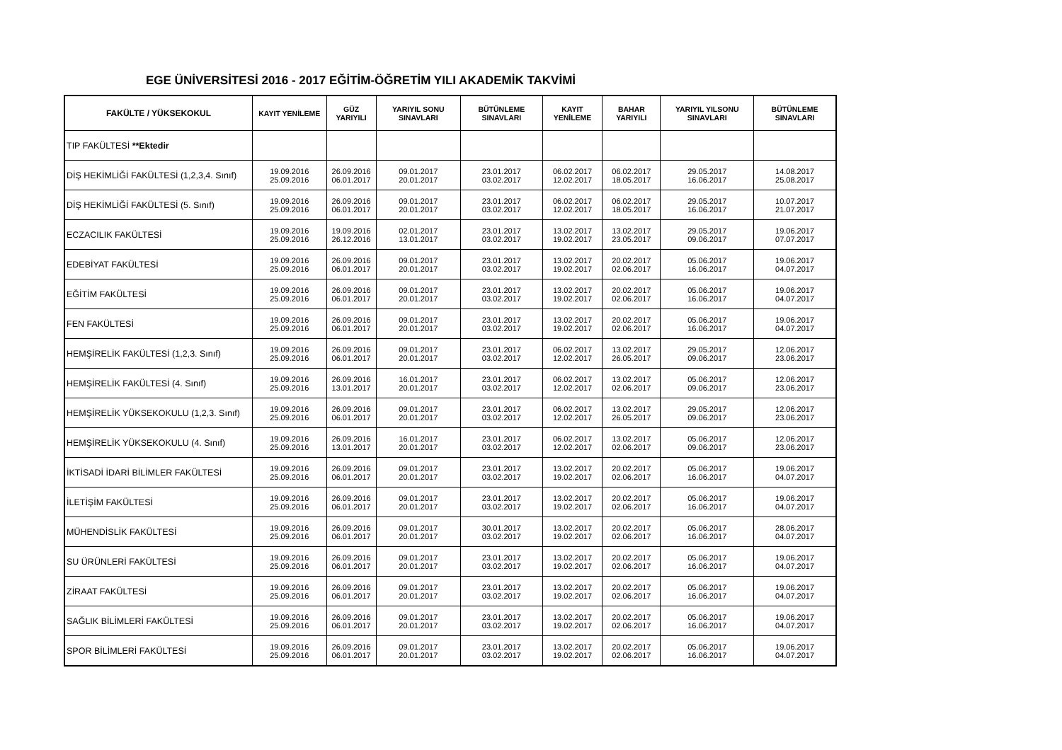EGE ÜNİVERSİTESİ 2016 - 2017 EĞİTİM-ÖĞRETİM YILI AKADEMİK TAKVİMİ
| FAKÜLTE / YÜKSEKOKUL | KAYIT YENİLEME | GÜZ YARIYILI | YARIYIL SONU SINAVLARI | BÜTÜNLEME SINAVLARI | KAYIT YENİLEME | BAHAR YARIYILI | YARIYIL YILSONU SINAVLARI | BÜTÜNLEME SINAVLARI |
| --- | --- | --- | --- | --- | --- | --- | --- | --- |
| TIP FAKÜLTESİ **Ektedir | | | | | | | | |
| DİŞ HEKİMLİĞİ FAKÜLTESİ (1,2,3,4. Sınıf) | 19.09.2016 25.09.2016 | 26.09.2016 06.01.2017 | 09.01.2017 20.01.2017 | 23.01.2017 03.02.2017 | 06.02.2017 12.02.2017 | 06.02.2017 18.05.2017 | 29.05.2017 16.06.2017 | 14.08.2017 25.08.2017 |
| DİŞ HEKİMLİĞİ FAKÜLTESİ (5. Sınıf) | 19.09.2016 25.09.2016 | 26.09.2016 06.01.2017 | 09.01.2017 20.01.2017 | 23.01.2017 03.02.2017 | 06.02.2017 12.02.2017 | 06.02.2017 18.05.2017 | 29.05.2017 16.06.2017 | 10.07.2017 21.07.2017 |
| ECZACILIK FAKÜLTESİ | 19.09.2016 25.09.2016 | 19.09.2016 26.12.2016 | 02.01.2017 13.01.2017 | 23.01.2017 03.02.2017 | 13.02.2017 19.02.2017 | 13.02.2017 23.05.2017 | 29.05.2017 09.06.2017 | 19.06.2017 07.07.2017 |
| EDEBİYAT FAKÜLTESİ | 19.09.2016 25.09.2016 | 26.09.2016 06.01.2017 | 09.01.2017 20.01.2017 | 23.01.2017 03.02.2017 | 13.02.2017 19.02.2017 | 20.02.2017 02.06.2017 | 05.06.2017 16.06.2017 | 19.06.2017 04.07.2017 |
| EĞİTİM FAKÜLTESİ | 19.09.2016 25.09.2016 | 26.09.2016 06.01.2017 | 09.01.2017 20.01.2017 | 23.01.2017 03.02.2017 | 13.02.2017 19.02.2017 | 20.02.2017 02.06.2017 | 05.06.2017 16.06.2017 | 19.06.2017 04.07.2017 |
| FEN FAKÜLTESİ | 19.09.2016 25.09.2016 | 26.09.2016 06.01.2017 | 09.01.2017 20.01.2017 | 23.01.2017 03.02.2017 | 13.02.2017 19.02.2017 | 20.02.2017 02.06.2017 | 05.06.2017 16.06.2017 | 19.06.2017 04.07.2017 |
| HEMŞİRELİK FAKÜLTESİ (1,2,3. Sınıf) | 19.09.2016 25.09.2016 | 26.09.2016 06.01.2017 | 09.01.2017 20.01.2017 | 23.01.2017 03.02.2017 | 06.02.2017 12.02.2017 | 13.02.2017 26.05.2017 | 29.05.2017 09.06.2017 | 12.06.2017 23.06.2017 |
| HEMŞİRELİK FAKÜLTESİ (4. Sınıf) | 19.09.2016 25.09.2016 | 26.09.2016 13.01.2017 | 16.01.2017 20.01.2017 | 23.01.2017 03.02.2017 | 06.02.2017 12.02.2017 | 13.02.2017 02.06.2017 | 05.06.2017 09.06.2017 | 12.06.2017 23.06.2017 |
| HEMŞİRELİK YÜKSEKOKULU (1,2,3. Sınıf) | 19.09.2016 25.09.2016 | 26.09.2016 06.01.2017 | 09.01.2017 20.01.2017 | 23.01.2017 03.02.2017 | 06.02.2017 12.02.2017 | 13.02.2017 26.05.2017 | 29.05.2017 09.06.2017 | 12.06.2017 23.06.2017 |
| HEMŞİRELİK YÜKSEKOKULU (4. Sınıf) | 19.09.2016 25.09.2016 | 26.09.2016 13.01.2017 | 16.01.2017 20.01.2017 | 23.01.2017 03.02.2017 | 06.02.2017 12.02.2017 | 13.02.2017 02.06.2017 | 05.06.2017 09.06.2017 | 12.06.2017 23.06.2017 |
| İKTİSADİ İDARİ BİLİMLER FAKÜLTESİ | 19.09.2016 25.09.2016 | 26.09.2016 06.01.2017 | 09.01.2017 20.01.2017 | 23.01.2017 03.02.2017 | 13.02.2017 19.02.2017 | 20.02.2017 02.06.2017 | 05.06.2017 16.06.2017 | 19.06.2017 04.07.2017 |
| İLETİŞİM FAKÜLTESİ | 19.09.2016 25.09.2016 | 26.09.2016 06.01.2017 | 09.01.2017 20.01.2017 | 23.01.2017 03.02.2017 | 13.02.2017 19.02.2017 | 20.02.2017 02.06.2017 | 05.06.2017 16.06.2017 | 19.06.2017 04.07.2017 |
| MÜHENDİSLİK FAKÜLTESİ | 19.09.2016 25.09.2016 | 26.09.2016 06.01.2017 | 09.01.2017 20.01.2017 | 30.01.2017 03.02.2017 | 13.02.2017 19.02.2017 | 20.02.2017 02.06.2017 | 05.06.2017 16.06.2017 | 28.06.2017 04.07.2017 |
| SU ÜRÜNLERİ FAKÜLTESİ | 19.09.2016 25.09.2016 | 26.09.2016 06.01.2017 | 09.01.2017 20.01.2017 | 23.01.2017 03.02.2017 | 13.02.2017 19.02.2017 | 20.02.2017 02.06.2017 | 05.06.2017 16.06.2017 | 19.06.2017 04.07.2017 |
| ZİRAAT FAKÜLTESİ | 19.09.2016 25.09.2016 | 26.09.2016 06.01.2017 | 09.01.2017 20.01.2017 | 23.01.2017 03.02.2017 | 13.02.2017 19.02.2017 | 20.02.2017 02.06.2017 | 05.06.2017 16.06.2017 | 19.06.2017 04.07.2017 |
| SAĞLIK BİLİMLERİ FAKÜLTESİ | 19.09.2016 25.09.2016 | 26.09.2016 06.01.2017 | 09.01.2017 20.01.2017 | 23.01.2017 03.02.2017 | 13.02.2017 19.02.2017 | 20.02.2017 02.06.2017 | 05.06.2017 16.06.2017 | 19.06.2017 04.07.2017 |
| SPOR BİLİMLERİ FAKÜLTESİ | 19.09.2016 25.09.2016 | 26.09.2016 06.01.2017 | 09.01.2017 20.01.2017 | 23.01.2017 03.02.2017 | 13.02.2017 19.02.2017 | 20.02.2017 02.06.2017 | 05.06.2017 16.06.2017 | 19.06.2017 04.07.2017 |